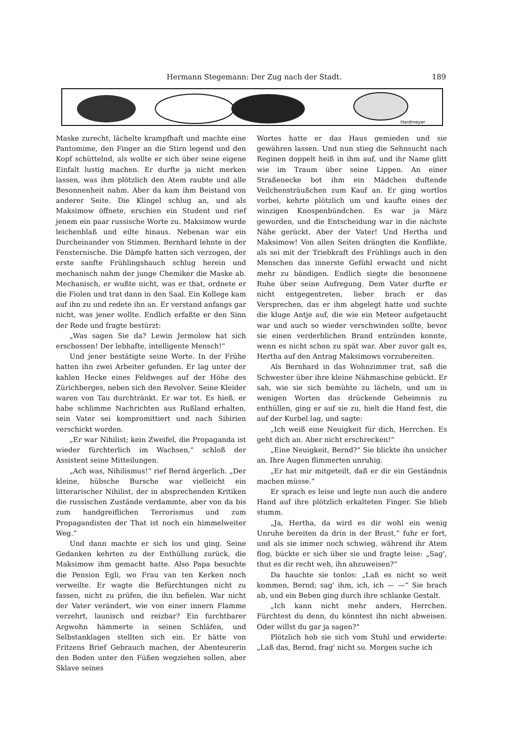Hermann Stegemann: Der Zug nach der Stadt. 189
Hardmeyer
Maske zurecht, lächelte krampfhaft und machte eine Pantomime, den Finger an die Stirn legend und den Kopf schüttelnd, als wollte er sich über seine eigene Einfalt lustig machen. Er durfte ja nicht merken lassen, was ihm plötzlich den Atem raubte und alle Besonnenheit nahm. Aber da kam ihm Beistand von anderer Seite. Die Klingel schlug an, und als Maksimow öffnete, erschien ein Student und rief jenem ein paar russische Worte zu. Maksimow wurde leichenblaß und eilte hinaus. Nebenan war ein Durcheinander von Stimmen. Bernhard lehnte in der Fensternische. Die Dämpfe hatten sich verzogen, der erste sanfte Frühlingshauch schlug herein und mechanisch nahm der junge Chemiker die Maske ab. Mechanisch, er wußte nicht, was er that, ordnete er die Fiolen und trat dann in den Saal. Ein Kollege kam auf ihn zu und redete ihn an. Er verstand anfangs gar nicht, was jener wollte. Endlich erfaßte er den Sinn der Rede und fragte bestürzt:
„Was sagen Sie da? Lewin Jermolow hat sich erschossen! Der lebhafte, intelligente Mensch!“
Und jener bestätigte seine Worte. In der Frühe hatten ihn zwei Arbeiter gefunden. Er lag unter der kahlen Hecke eines Feldweges auf der Höhe des Zürichberges, neben sich den Revolver. Seine Kleider waren von Tau durchtränkt. Er war tot. Es hieß, er habe schlimme Nachrichten aus Rußland erhalten, sein Vater sei kompromittiert und nach Sibirien verschickt worden.
„Er war Nihilist; kein Zweifel, die Propaganda ist wieder fürchterlich im Wachsen,“ schloß der Assistent seine Mitteilungen.
„Ach was, Nihilismus!“ rief Bernd ärgerlich. „Der kleine, hübsche Bursche war vielleicht ein litterarischer Nihilist, der in absprechenden Kritiken die russischen Zustände verdammte, aber von da bis zum handgreiflichen Terrorismus und zum Propagandisten der That ist noch ein himmelweiter Weg.“
Und dann machte er sich los und ging. Seine Gedanken kehrten zu der Enthüllung zurück, die Maksimow ihm gemacht hatte. Also Papa besuchte die Pension Egli, wo Frau van ten Kerken noch verweilte. Er wagte die Befürchtungen nicht zu fassen, nicht zu prüfen, die ihn befielen. War nicht der Vater verändert, wie von einer innern Flamme verzehrt, launisch und reizbar? Ein furchtbarer Argwohn hämmerte in seinen Schläfen, und Selbstanklagen stellten sich ein. Er hätte von Fritzens Brief Gebrauch machen, der Abenteurerin den Boden unter den Füßen wegziehen sollen, aber Sklave seines
Wortes hatte er das Haus gemieden und sie gewähren lassen. Und nun stieg die Sehnsucht nach Reginen doppelt heiß in ihm auf, und ihr Name glitt wie im Traum über seine Lippen. An einer Straßenecke bot ihm ein Mädchen duftende Veilchensträußchen zum Kauf an. Er ging wortlos vorbei, kehrte plötzlich um und kaufte eines der winzigen Knospenbündchen. Es war ja März geworden, und die Entscheidung war in die nächste Nähe gerückt. Aber der Vater! Und Hertha und Maksimow! Von allen Seiten drängten die Konflikte, als sei mit der Triebkraft des Frühlings auch in den Menschen das innerste Gefühl erwacht und nicht mehr zu bändigen. Endlich siegte die besonnene Ruhe über seine Aufregung. Dem Vater durfte er nicht entgegentreten, lieber brach er das Versprechen, das er ihm abgelegt hatte und suchte die kluge Antje auf, die wie ein Meteor aufgetaucht war und auch so wieder verschwinden sollte, bevor sie einen verderblichen Brand entzünden konnte, wenn es nicht schon zu spät war. Aber zuvor galt es, Hertha auf den Antrag Maksimows vorzubereiten.
Als Bernhard in das Wohnzimmer trat, saß die Schwester über ihre kleine Nähmaschine gebückt. Er sah, wie sie sich bemühte zu lächeln, und um in wenigen Worten das drückende Geheimnis zu enthüllen, ging er auf sie zu, hielt die Hand fest, die auf der Kurbel lag, und sagte:
„Ich weiß eine Neuigkeit für dich, Herrchen. Es geht dich an. Aber nicht erschrecken!“
„Eine Neuigkeit, Bernd?“ Sie blickte ihn unsicher an. Ihre Augen flimmerten unruhig.
„Er hat mir mitgeteilt, daß er dir ein Geständnis machen müsse.“
Er sprach es leise und legte nun auch die andere Hand auf ihre plötzlich erkalteten Finger. Sie blieb stumm.
„Ja, Hertha, da wird es dir wohl ein wenig Unruhe bereiten da drin in der Brust,“ fuhr er fort, und als sie immer noch schwieg, während ihr Atem flog, bückte er sich über sie und fragte leise: „Sag', thut es dir recht weh, ihn abzuweisen?“
Da hauchte sie tonlos: „Laß es nicht so weit kommen, Bernd; sag' ihm, ich, ich — —“ Sie brach ab, und ein Beben ging durch ihre schlanke Gestalt.
„Ich kann nicht mehr anders, Herrchen. Fürchtest du denn, du könntest ihn nicht abweisen. Oder willst du gar ja sagen?“
Plötzlich hob sie sich vom Stuhl und erwiderte: „Laß das, Bernd, frag' nicht so. Morgen suche ich